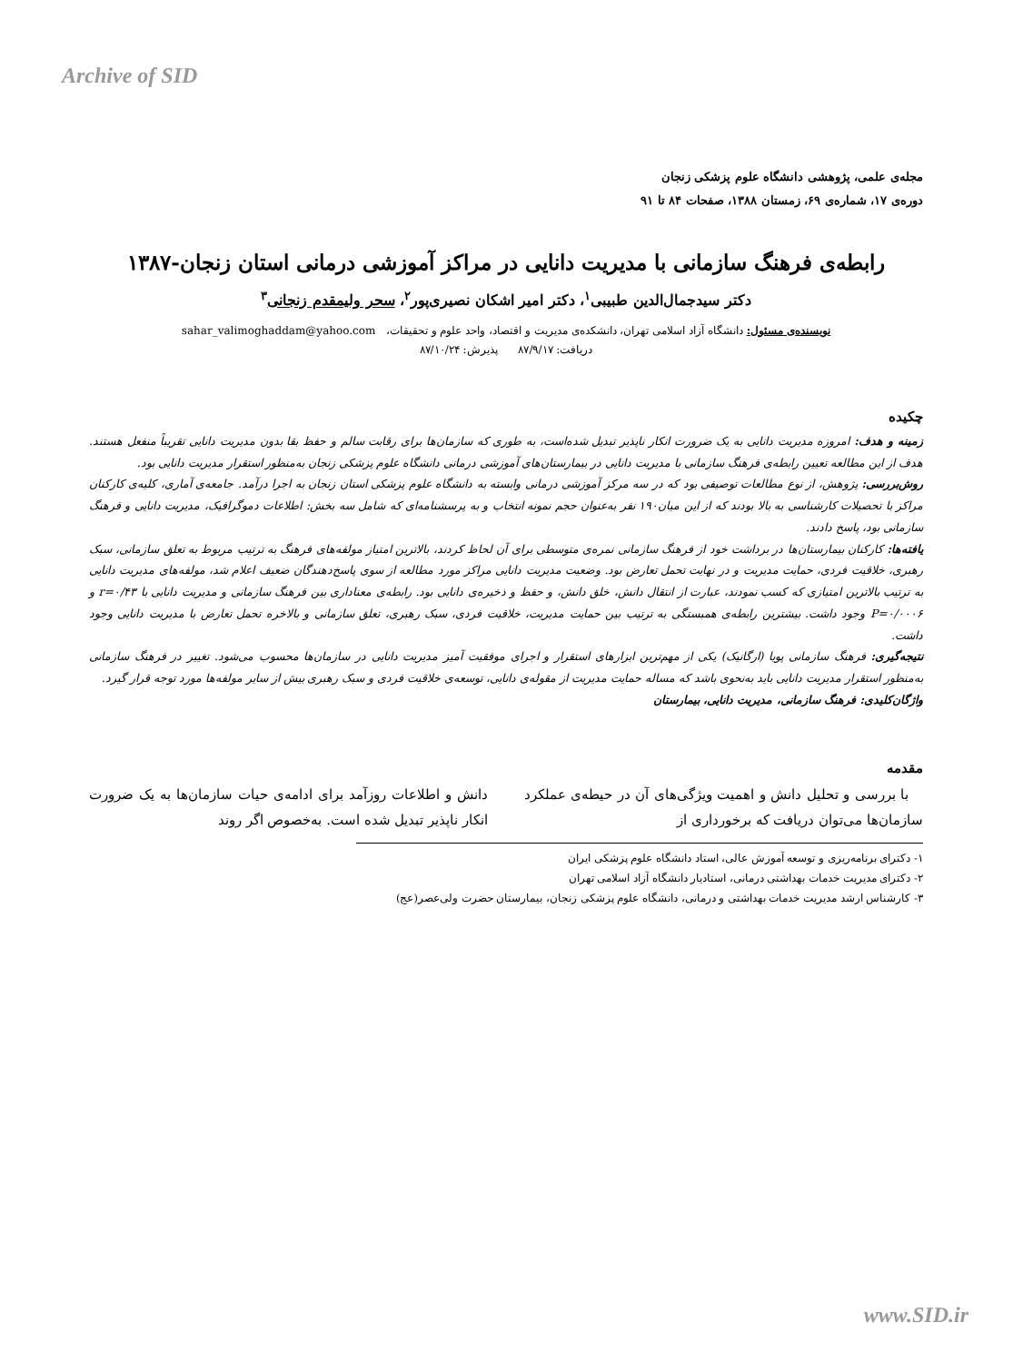Archive of SID
مجله‌ی علمی، پژوهشی دانشگاه علوم پزشکی زنجان
دوره‌ی ۱۷، شماره‌ی ۶۹، زمستان ۱۳۸۸، صفحات ۸۴ تا ۹۱
رابطه‌ی فرهنگ سازمانی با مدیریت دانایی در مراکز آموزشی درمانی استان زنجان-۱۳۸۷
دکتر سیدجمال‌الدین طبیبی<sup>۱</sup>، دکتر امیر اشکان نصیری‌پور<sup>۲</sup>، سحر ولیمقدم زنجانی<sup>۳</sup>
نویسنده‌ی مسئول: دانشگاه آزاد اسلامی تهران، دانشکده‌ی مدیریت و اقتصاد، واحد علوم و تحقیقات، sahar_valimoghaddam@yahoo.com
دریافت: ۸۷/۹/۱۷ پذیرش: ۸۷/۱۰/۲۴
چکیده
زمینه و هدف: امروزه مدیریت دانایی به یک ضرورت انکار ناپذیر تبدیل شده‌است، به طوری که سازمان‌ها برای رقابت سالم و حفظ بقا بدون مدیریت دانایی تقریباً منفعل هستند. هدف از این مطالعه تعیین رابطه‌ی فرهنگ سازمانی با مدیریت دانایی در بیمارستان‌های آموزشی درمانی دانشگاه علوم پزشکی زنجان به‌منظور استقرار مدیریت دانایی بود.
روش‌بررسی: پژوهش، از نوع مطالعات توصیفی بود که در سه مرکز آموزشی درمانی وابسته به دانشگاه علوم پزشکی استان زنجان به اجرا درآمد. جامعه‌ی آماری، کلیه‌ی کارکنان مراکز با تحصیلات کارشناسی به بالا بودند که از این میان۱۹۰ نفر به‌عنوان حجم نمونه انتخاب و به پرسشنامه‌ای که شامل سه بخش: اطلاعات دموگرافیک، مدیریت دانایی و فرهنگ سازمانی بود، پاسخ دادند.
یافته‌ها: کارکنان بیمارستان‌ها در برداشت خود از فرهنگ سازمانی نمره‌ی متوسطی برای آن لحاظ کردند، بالاترین امتیاز مولفه‌های فرهنگ به ترتیب مربوط به تعلق سازمانی، سبک رهبری، خلاقیت فردی، حمایت مدیریت و در نهایت تحمل تعارض بود. وضعیت مدیریت دانایی مراکز مورد مطالعه از سوی پاسخ‌دهندگان ضعیف اعلام شد، مولفه‌های مدیریت دانایی به ترتیب بالاترین امتیازی که کسب نمودند، عبارت از انتقال دانش، خلق دانش، و حفظ و ذخیره‌ی دانایی بود. رابطه‌ی معناداری بین فرهنگ سازمانی و مدیریت دانایی با r=۰/۴۳ و P=۰/۰۰۰۶ وجود داشت. بیشترین رابطه‌ی همبستگی به ترتیب بین حمایت مدیریت، خلاقیت فردی، سبک رهبری، تعلق سازمانی و بالاخره تحمل تعارض با مدیریت دانایی وجود داشت.
نتیجه‌گیری: فرهنگ سازمانی پویا (ارگانیک) یکی از مهم‌ترین ابزارهای استقرار و اجرای موفقیت آمیز مدیریت دانایی در سازمان‌ها محسوب می‌شود. تغییر در فرهنگ سازمانی به‌منظور استقرار مدیریت دانایی باید به‌نحوی باشد که مساله حمایت مدیریت از مقوله‌ی دانایی، توسعه‌ی خلاقیت فردی و سبک رهبری بیش از سایر مولفه‌ها مورد توجه قرار گیرد.
واژگان‌کلیدی: فرهنگ سازمانی، مدیریت دانایی، بیمارستان
مقدمه
با بررسی و تحلیل دانش و اهمیت ویژگی‌های آن در حیطه‌ی عملکرد سازمان‌ها می‌توان دریافت که برخورداری از
دانش و اطلاعات روزآمد برای ادامه‌ی حیات سازمان‌ها به یک ضرورت انکار ناپذیر تبدیل شده است. به‌خصوص اگر روند
۱- دکترای برنامه‌ریزی و توسعه آموزش عالی، استاد دانشگاه علوم پزشکی ایران
۲- دکترای مدیریت خدمات بهداشتی درمانی، استادیار دانشگاه آزاد اسلامی تهران
۳- کارشناس ارشد مدیریت خدمات بهداشتی و درمانی، دانشگاه علوم پزشکی زنجان، بیمارستان حضرت ولی‌عصر(عج)
www.SID.ir